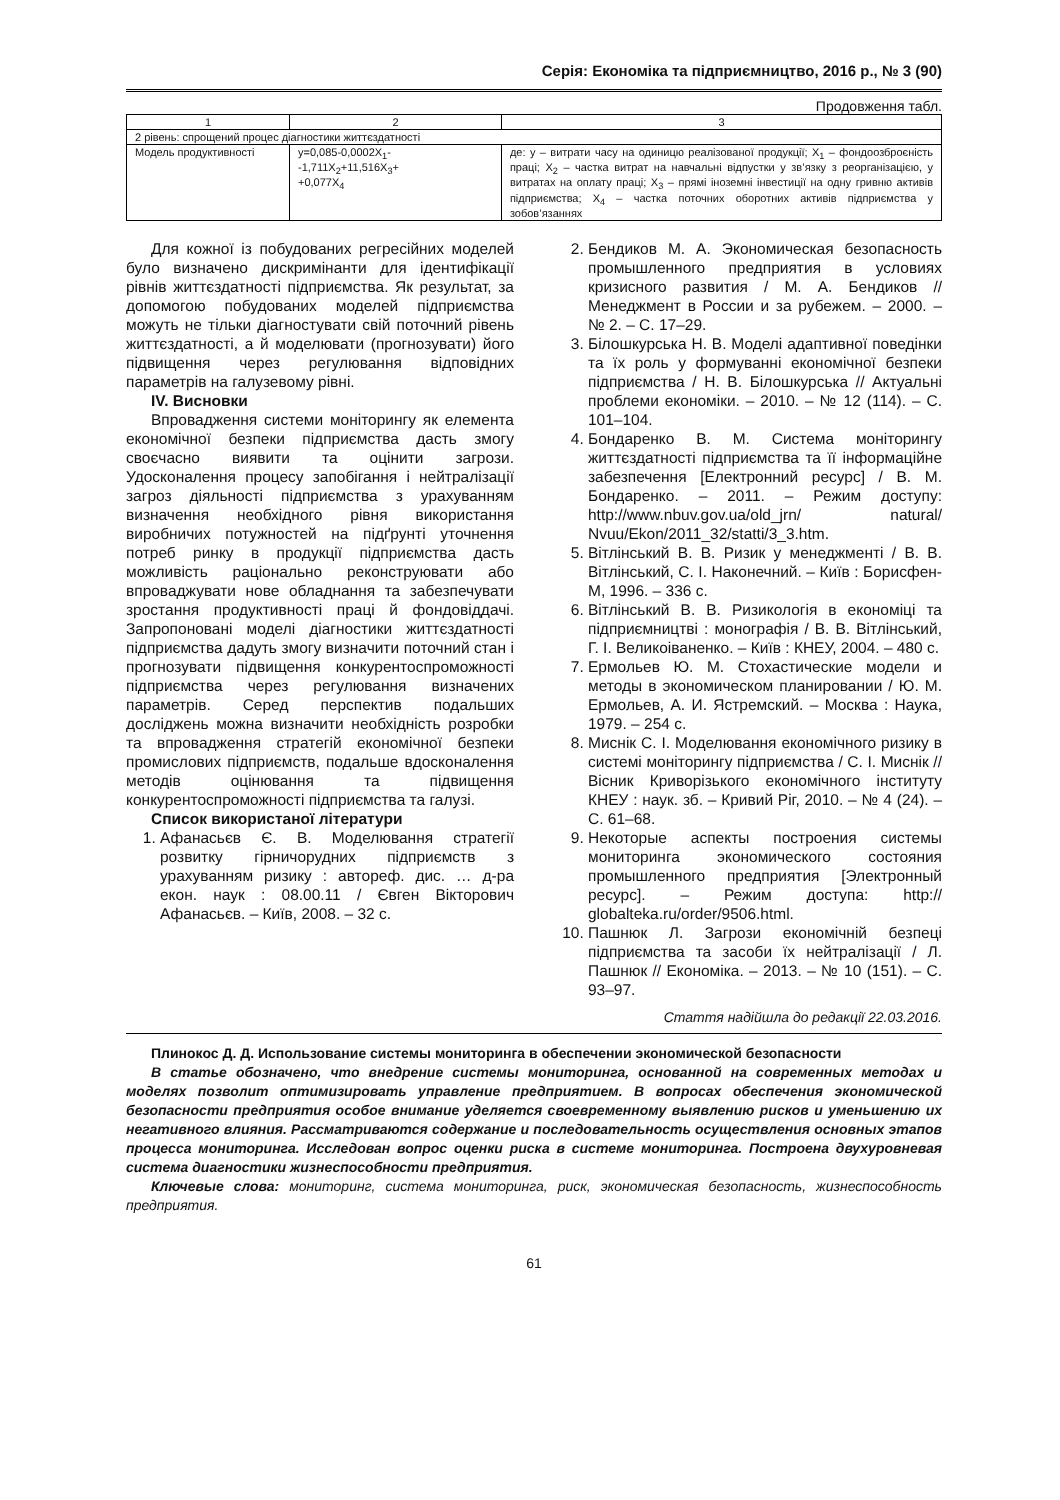Серія: Економіка та підприємництво, 2016 р., № 3 (90)
Продовження табл.
| 1 | 2 | 3 |
| --- | --- | --- |
| 2 рівень: спрощений процес діагностики життєздатності | | |
| Модель продуктивності | y=0,085-0,0002X<sub>1</sub>- -1,711X<sub>2</sub>+11,516X<sub>3</sub>+ +0,077X<sub>4</sub> | де: y – витрати часу на одиницю реалізованої продукції; X<sub>1</sub> – фондоозброєність праці; X<sub>2</sub> – частка витрат на навчальні відпустки у зв’язку з реорганізацією, у витратах на оплату праці; X<sub>3</sub> – прямі іноземні інвестиції на одну гривню активів підприємства; X<sub>4</sub> – частка поточних оборотних активів підприємства у зобов’язаннях |
Для кожної із побудованих регресійних моделей було визначено дискримінанти для ідентифікації рівнів життєздатності підприємства. Як результат, за допомогою побудованих моделей підприємства можуть не тільки діагностувати свій поточний рівень життєздатності, а й моделювати (прогнозувати) його підвищення через регулювання відповідних параметрів на галузевому рівні.
IV. Висновки
Впровадження системи моніторингу як елемента економічної безпеки підприємства дасть змогу своєчасно виявити та оцінити загрози. Удосконалення процесу запобігання і нейтралізації загроз діяльності підприємства з урахуванням визначення необхідного рівня використання виробничих потужностей на підґрунті уточнення потреб ринку в продукції підприємства дасть можливість раціонально реконструювати або впроваджувати нове обладнання та забезпечувати зростання продуктивності праці й фондовіддачі. Запропоновані моделі діагностики життєздатності підприємства дадуть змогу визначити поточний стан і прогнозувати підвищення конкурентоспроможності підприємства через регулювання визначених параметрів. Серед перспектив подальших досліджень можна визначити необхідність розробки та впровадження стратегій економічної безпеки промислових підприємств, подальше вдосконалення методів оцінювання та підвищення конкурентоспроможності підприємства та галузі.
Список використаної літератури
1. Афанасьєв Є. В. Моделювання стратегії розвитку гірничорудних підприємств з урахуванням ризику : автореф. дис. … д-ра екон. наук : 08.00.11 / Євген Вікторович Афанасьєв. – Київ, 2008. – 32 с.
2. Бендиков М. А. Экономическая безопасность промышленного предприятия в условиях кризисного развития / М. А. Бендиков // Менеджмент в России и за рубежем. – 2000. – № 2. – С. 17–29.
3. Білошкурська Н. В. Моделі адаптивної поведінки та їх роль у формуванні економічної безпеки підприємства / Н. В. Білошкурська // Актуальні проблеми економіки. – 2010. – № 12 (114). – С. 101–104.
4. Бондаренко В. М. Система моніторингу життєздатності підприємства та її інформаційне забезпечення [Електронний ресурс] / В. М. Бондаренко. – 2011. – Режим доступу: http://www.nbuv.gov.ua/old_jrn/ natural/ Nvuu/Ekon/2011_32/statti/3_3.htm.
5. Вітлінський В. В. Ризик у менеджменті / В. В. Вітлінський, С. І. Наконечний. – Київ : Борисфен-М, 1996. – 336 с.
6. Вітлінський В. В. Ризикологія в економіці та підприємництві : монографія / В. В. Вітлінський, Г. І. Великоіваненко. – Київ : КНЕУ, 2004. – 480 с.
7. Ермольев Ю. М. Стохастические модели и методы в экономическом планировании / Ю. М. Ермольев, А. И. Ястремский. – Москва : Наука, 1979. – 254 с.
8. Миснік С. І. Моделювання економічного ризику в системі моніторингу підприємства / С. І. Миснік // Вісник Криворізького економічного інституту КНЕУ : наук. зб. – Кривий Ріг, 2010. – № 4 (24). – С. 61–68.
9. Некоторые аспекты построения системы мониторинга экономического состояния промышленного предприятия [Электронный ресурс]. – Режим доступа: http:// globalteka.ru/order/9506.html.
10. Пашнюк Л. Загрози економічній безпеці підприємства та засоби їх нейтралізації / Л. Пашнюк // Економіка. – 2013. – № 10 (151). – С. 93–97.
Стаття надійшла до редакції 22.03.2016.
Плинокос Д. Д. Использование системы мониторинга в обеспечении экономической безопасности
В статье обозначено, что внедрение системы мониторинга, основанной на современных методах и моделях позволит оптимизировать управление предприятием. В вопросах обеспечения экономической безопасности предприятия особое внимание уделяется своевременному выявлению рисков и уменьшению их негативного влияния. Рассматриваются содержание и последовательность осуществления основных этапов процесса мониторинга. Исследован вопрос оценки риска в системе мониторинга. Построена двухуровневая система диагностики жизнеспособности предприятия.
Ключевые слова: мониторинг, система мониторинга, риск, экономическая безопасность, жизнеспособность предприятия.
61